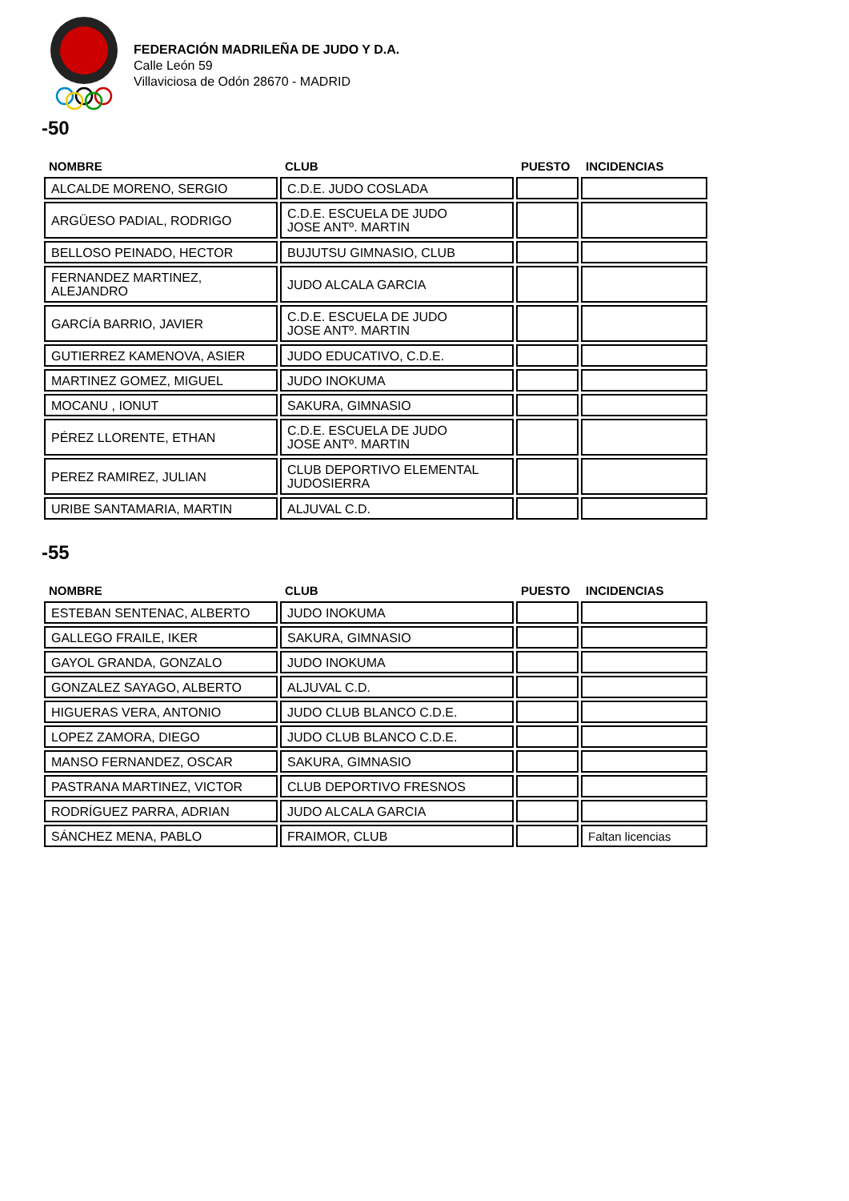FEDERACIÓN MADRILEÑA DE JUDO Y D.A.
Calle León 59
Villaviciosa de Odón 28670 - MADRID
-50
| NOMBRE | CLUB | PUESTO | INCIDENCIAS |
| --- | --- | --- | --- |
| ALCALDE MORENO, SERGIO | C.D.E. JUDO COSLADA | | |
| ARGÜESO PADIAL, RODRIGO | C.D.E. ESCUELA DE JUDO JOSE ANTº. MARTIN | | |
| BELLOSO PEINADO, HECTOR | BUJUTSU GIMNASIO, CLUB | | |
| FERNANDEZ MARTINEZ, ALEJANDRO | JUDO ALCALA GARCIA | | |
| GARCÍA BARRIO, JAVIER | C.D.E. ESCUELA DE JUDO JOSE ANTº. MARTIN | | |
| GUTIERREZ KAMENOVA, ASIER | JUDO EDUCATIVO, C.D.E. | | |
| MARTINEZ GOMEZ, MIGUEL | JUDO INOKUMA | | |
| MOCANU , IONUT | SAKURA, GIMNASIO | | |
| PÉREZ LLORENTE, ETHAN | C.D.E. ESCUELA DE JUDO JOSE ANTº. MARTIN | | |
| PEREZ RAMIREZ, JULIAN | CLUB DEPORTIVO ELEMENTAL JUDOSIERRA | | |
| URIBE SANTAMARIA, MARTIN | ALJUVAL C.D. | | |
-55
| NOMBRE | CLUB | PUESTO | INCIDENCIAS |
| --- | --- | --- | --- |
| ESTEBAN SENTENAC, ALBERTO | JUDO INOKUMA | | |
| GALLEGO FRAILE, IKER | SAKURA, GIMNASIO | | |
| GAYOL GRANDA, GONZALO | JUDO INOKUMA | | |
| GONZALEZ SAYAGO, ALBERTO | ALJUVAL C.D. | | |
| HIGUERAS VERA, ANTONIO | JUDO CLUB BLANCO C.D.E. | | |
| LOPEZ ZAMORA, DIEGO | JUDO CLUB BLANCO C.D.E. | | |
| MANSO FERNANDEZ, OSCAR | SAKURA, GIMNASIO | | |
| PASTRANA MARTINEZ, VICTOR | CLUB DEPORTIVO FRESNOS | | |
| RODRÍGUEZ PARRA, ADRIAN | JUDO ALCALA GARCIA | | |
| SÁNCHEZ MENA, PABLO | FRAIMOR, CLUB | | Faltan licencias |